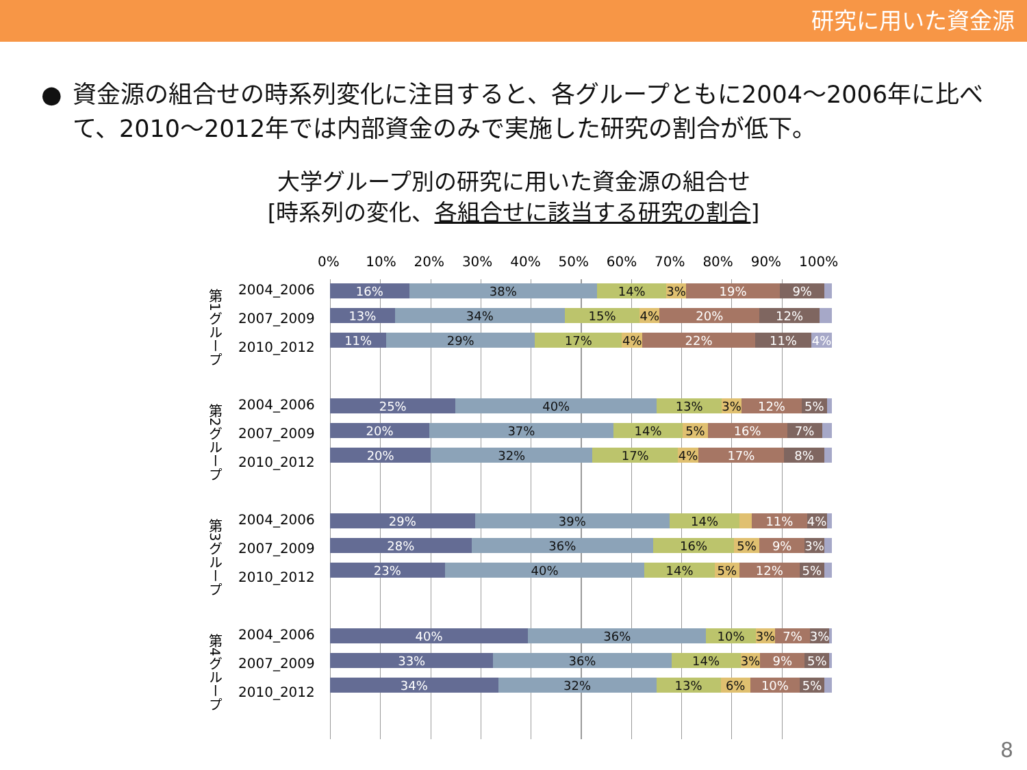研究に用いた資金源
● 資金源の組合せの時系列変化に注目すると、各グループともに2004～2006年に比べて、2010～2012年では内部資金のみで実施した研究の割合が低下。
大学グループ別の研究に用いた資金源の組合せ
[時系列の変化、各組合せに該当する研究の割合]
0% 10% 20% 30% 40% 50% 60% 70% 80% 90% 100%
第1グループ
2004_2006
2007_2009
2010_2012
16% 38% 14% 3% 19% 9%
13% 34% 15% 4% 20% 12%
11% 29% 17% 4% 22% 11% 4%
第2グループ
2004_2006
2007_2009
2010_2012
25% 40% 13% 3% 12% 5%
20% 37% 14% 5% 16% 7%
20% 32% 17% 4% 17% 8%
第3グループ
2004_2006
2007_2009
2010_2012
29% 39% 14% 11% 4%
28% 36% 16% 5% 9% 3%
23% 40% 14% 5% 12% 5%
第4グループ
2004_2006
2007_2009
2010_2012
40% 36% 10% 3% 7% 3%
33% 36% 14% 3% 9% 5%
34% 32% 13% 6% 10% 5%
8